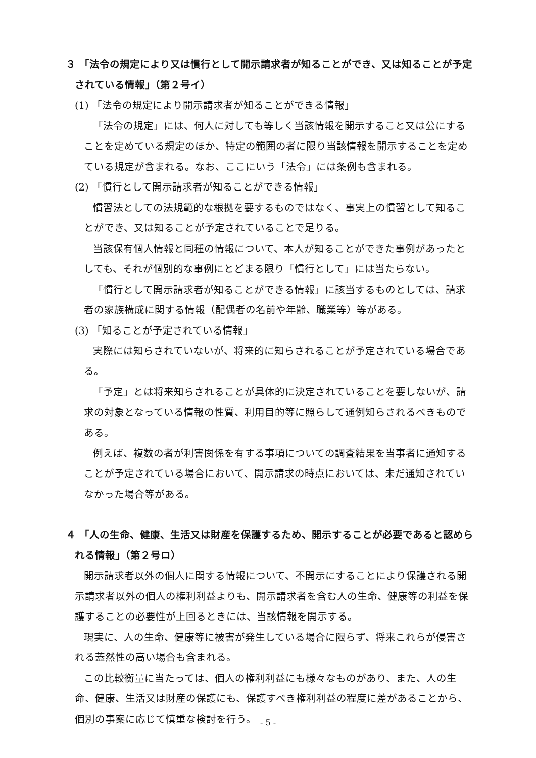３ 「法令の規定により又は慣行として開示請求者が知ることができ、又は知ることが予定されている情報」（第２号イ）
(1) 「法令の規定により開示請求者が知ることができる情報」
「法令の規定」には、何人に対しても等しく当該情報を開示すること又は公にすることを定めている規定のほか、特定の範囲の者に限り当該情報を開示することを定めている規定が含まれる。なお、ここにいう「法令」には条例も含まれる。
(2) 「慣行として開示請求者が知ることができる情報」
慣習法としての法規範的な根拠を要するものではなく、事実上の慣習として知ることができ、又は知ることが予定されていることで足りる。
当該保有個人情報と同種の情報について、本人が知ることができた事例があったとしても、それが個別的な事例にとどまる限り「慣行として」には当たらない。
「慣行として開示請求者が知ることができる情報」に該当するものとしては、請求者の家族構成に関する情報（配偶者の名前や年齢、職業等）等がある。
(3) 「知ることが予定されている情報」
実際には知らされていないが、将来的に知らされることが予定されている場合である。
「予定」とは将来知らされることが具体的に決定されていることを要しないが、請求の対象となっている情報の性質、利用目的等に照らして通例知らされるべきものである。
例えば、複数の者が利害関係を有する事項についての調査結果を当事者に通知することが予定されている場合において、開示請求の時点においては、未だ通知されていなかった場合等がある。
４ 「人の生命、健康、生活又は財産を保護するため、開示することが必要であると認められる情報」（第２号ロ）
開示請求者以外の個人に関する情報について、不開示にすることにより保護される開示請求者以外の個人の権利利益よりも、開示請求者を含む人の生命、健康等の利益を保護することの必要性が上回るときには、当該情報を開示する。
現実に、人の生命、健康等に被害が発生している場合に限らず、将来これらが侵害される蓋然性の高い場合も含まれる。
この比較衡量に当たっては、個人の権利利益にも様々なものがあり、また、人の生命、健康、生活又は財産の保護にも、保護すべき権利利益の程度に差があることから、個別の事案に応じて慎重な検討を行う。
- 5 -